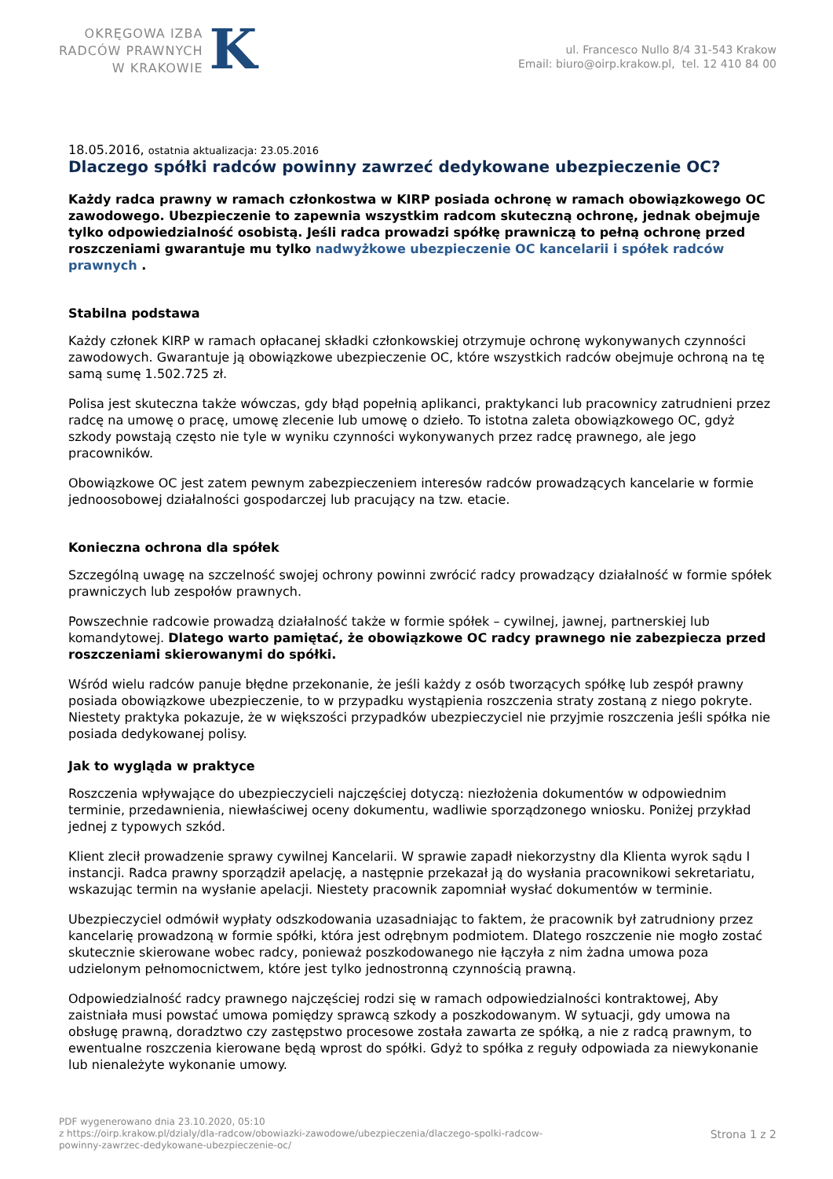OKRĘGOWA IZBA
RADCÓW PRAWNYCH
W KRAKOWIE
K
ul. Francesco Nullo 8/4 31-543 Krakow
Email: biuro@oirp.krakow.pl, tel. 12 410 84 00
18.05.2016, ostatnia aktualizacja: 23.05.2016
Dlaczego spółki radców powinny zawrzeć dedykowane ubezpieczenie OC?
Każdy radca prawny w ramach członkostwa w KIRP posiada ochronę w ramach obowiązkowego OC zawodowego. Ubezpieczenie to zapewnia wszystkim radcom skuteczną ochronę, jednak obejmuje tylko odpowiedzialność osobistą. Jeśli radca prowadzi spółkę prawniczą to pełną ochronę przed roszczeniami gwarantuje mu tylko nadwyżkowe ubezpieczenie OC kancelarii i spółek radców prawnych .
Stabilna podstawa
Każdy członek KIRP w ramach opłacanej składki członkowskiej otrzymuje ochronę wykonywanych czynności zawodowych. Gwarantuje ją obowiązkowe ubezpieczenie OC, które wszystkich radców obejmuje ochroną na tę samą sumę 1.502.725 zł.
Polisa jest skuteczna także wówczas, gdy błąd popełnią aplikanci, praktykanci lub pracownicy zatrudnieni przez radcę na umowę o pracę, umowę zlecenie lub umowę o dzieło. To istotna zaleta obowiązkowego OC, gdyż szkody powstają często nie tyle w wyniku czynności wykonywanych przez radcę prawnego, ale jego pracowników.
Obowiązkowe OC jest zatem pewnym zabezpieczeniem interesów radców prowadzących kancelarie w formie jednoosobowej działalności gospodarczej lub pracujący na tzw. etacie.
Konieczna ochrona dla spółek
Szczególną uwagę na szczelność swojej ochrony powinni zwrócić radcy prowadzący działalność w formie spółek prawniczych lub zespołów prawnych.
Powszechnie radcowie prowadzą działalność także w formie spółek – cywilnej, jawnej, partnerskiej lub komandytowej. Dlatego warto pamiętać, że obowiązkowe OC radcy prawnego nie zabezpiecza przed roszczeniami skierowanymi do spółki.
Wśród wielu radców panuje błędne przekonanie, że jeśli każdy z osób tworzących spółkę lub zespół prawny posiada obowiązkowe ubezpieczenie, to w przypadku wystąpienia roszczenia straty zostaną z niego pokryte. Niestety praktyka pokazuje, że w większości przypadków ubezpieczyciel nie przyjmie roszczenia jeśli spółka nie posiada dedykowanej polisy.
Jak to wygląda w praktyce
Roszczenia wpływające do ubezpieczycieli najczęściej dotyczą: niezłożenia dokumentów w odpowiednim terminie, przedawnienia, niewłaściwej oceny dokumentu, wadliwie sporządzonego wniosku. Poniżej przykład jednej z typowych szkód.
Klient zlecił prowadzenie sprawy cywilnej Kancelarii. W sprawie zapadł niekorzystny dla Klienta wyrok sądu I instancji. Radca prawny sporządził apelację, a następnie przekazał ją do wysłania pracownikowi sekretariatu, wskazując termin na wysłanie apelacji. Niestety pracownik zapomniał wysłać dokumentów w terminie.
Ubezpieczyciel odmówił wypłaty odszkodowania uzasadniając to faktem, że pracownik był zatrudniony przez kancelarię prowadzoną w formie spółki, która jest odrębnym podmiotem. Dlatego roszczenie nie mogło zostać skutecznie skierowane wobec radcy, ponieważ poszkodowanego nie łączyła z nim żadna umowa poza udzielonym pełnomocnictwem, które jest tylko jednostronną czynnością prawną.
Odpowiedzialność radcy prawnego najczęściej rodzi się w ramach odpowiedzialności kontraktowej, Aby zaistniała musi powstać umowa pomiędzy sprawcą szkody a poszkodowanym. W sytuacji, gdy umowa na obsługę prawną, doradztwo czy zastępstwo procesowe została zawarta ze spółką, a nie z radcą prawnym, to ewentualne roszczenia kierowane będą wprost do spółki. Gdyż to spółka z reguły odpowiada za niewykonanie lub nienależyte wykonanie umowy.
PDF wygenerowano dnia 23.10.2020, 05:10
z https://oirp.krakow.pl/dzialy/dla-radcow/obowiazki-zawodowe/ubezpieczenia/dlaczego-spolki-radcow-
powinny-zawrzec-dedykowane-ubezpieczenie-oc/
Strona 1 z 2